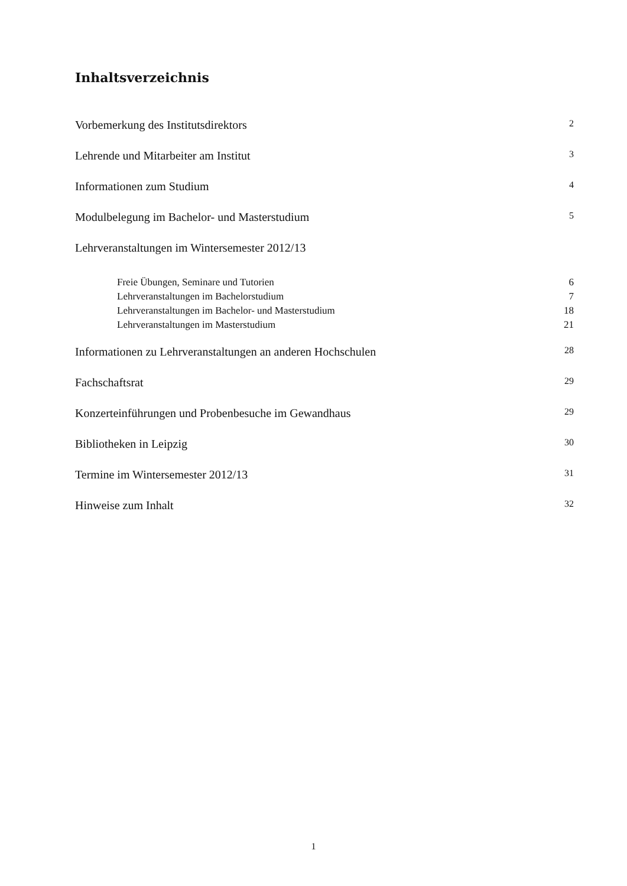Inhaltsverzeichnis
Vorbemerkung des Institutsdirektors 2
Lehrende und Mitarbeiter am Institut 3
Informationen zum Studium 4
Modulbelegung im Bachelor- und Masterstudium 5
Lehrveranstaltungen im Wintersemester 2012/13
Freie Übungen, Seminare und Tutorien 6
Lehrveranstaltungen im Bachelorstudium 7
Lehrveranstaltungen im Bachelor- und Masterstudium 18
Lehrveranstaltungen im Masterstudium 21
Informationen zu Lehrveranstaltungen an anderen Hochschulen 28
Fachschaftsrat 29
Konzerteinführungen und Probenbesuche im Gewandhaus 29
Bibliotheken in Leipzig 30
Termine im Wintersemester 2012/13 31
Hinweise zum Inhalt 32
1